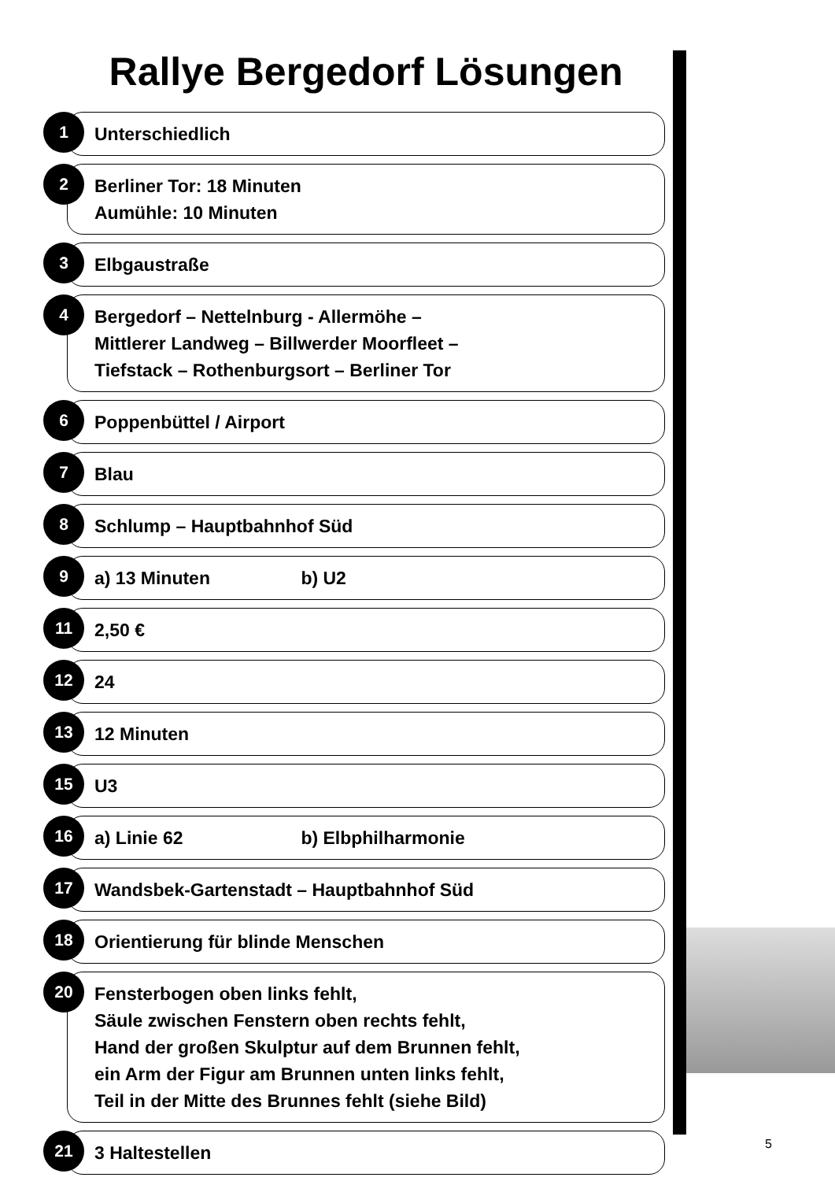Rallye Bergedorf Lösungen
1
Unterschiedlich
2
Berliner Tor: 18 Minuten
Aumühle: 10 Minuten
3
Elbgaustraße
4
Bergedorf – Nettelnburg - Allermöhe –
Mittlerer Landweg – Billwerder Moorfleet –
Tiefstack – Rothenburgsort – Berliner Tor
6
Poppenbüttel / Airport
7
Blau
8
Schlump – Hauptbahnhof Süd
9
a) 13 Minuten b) U2
11
2,50 €
12
24
13
12 Minuten
15
U3
16
a) Linie 62 b) Elbphilharmonie
17
Wandsbek-Gartenstadt – Hauptbahnhof Süd
18
Orientierung für blinde Menschen
20
Fensterbogen oben links fehlt,
Säule zwischen Fenstern oben rechts fehlt,
Hand der großen Skulptur auf dem Brunnen fehlt,
ein Arm der Figur am Brunnen unten links fehlt,
Teil in der Mitte des Brunnes fehlt (siehe Bild)
21
3 Haltestellen
5